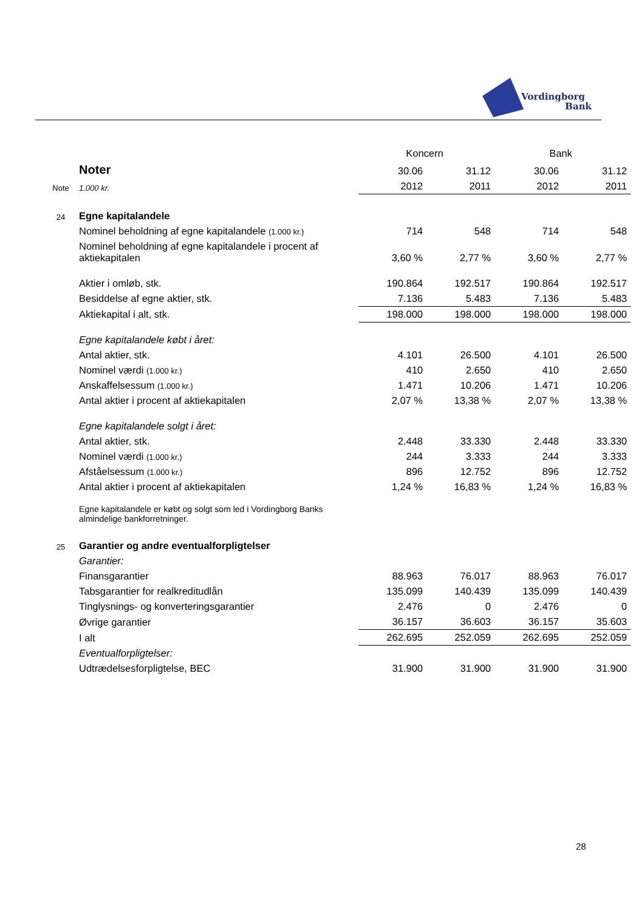Vordingborg
Bank
| | | Koncern | | Bank | |
| | Noter | 30.06 | 31.12 | 30.06 | 31.12 |
| Note | 1.000 kr. | 2012 | 2011 | 2012 | 2011 |
| 24 | Egne kapitalandele | | | | |
| | Nominel beholdning af egne kapitalandele (1.000 kr.) | 714 | 548 | 714 | 548 |
| | Nominel beholdning af egne kapitalandele i procent af aktiekapitalen | 3,60 % | 2,77 % | 3,60 % | 2,77 % |
| | Aktier i omløb, stk. | 190.864 | 192.517 | 190.864 | 192.517 |
| | Besiddelse af egne aktier, stk. | 7.136 | 5.483 | 7.136 | 5.483 |
| | Aktiekapital i alt, stk. | 198.000 | 198.000 | 198.000 | 198.000 |
| | Egne kapitalandele købt i året: | | | | |
| | Antal aktier, stk. | 4.101 | 26.500 | 4.101 | 26.500 |
| | Nominel værdi (1.000 kr.) | 410 | 2.650 | 410 | 2.650 |
| | Anskaffelsessum (1.000 kr.) | 1.471 | 10.206 | 1.471 | 10.206 |
| | Antal aktier i procent af aktiekapitalen | 2,07 % | 13,38 % | 2,07 % | 13,38 % |
| | Egne kapitalandele solgt i året: | | | | |
| | Antal aktier, stk. | 2.448 | 33.330 | 2.448 | 33.330 |
| | Nominel værdi (1.000 kr.) | 244 | 3.333 | 244 | 3.333 |
| | Afståelsessum (1.000 kr.) | 896 | 12.752 | 896 | 12.752 |
| | Antal aktier i procent af aktiekapitalen | 1,24 % | 16,83 % | 1,24 % | 16,83 % |
| | Egne kapitalandele er købt og solgt som led i Vordingborg Banks almindelige bankforretninger. | | | | |
| 25 | Garantier og andre eventualforpligtelser | | | | |
| | Garantier: | | | | |
| | Finansgarantier | 88.963 | 76.017 | 88.963 | 76.017 |
| | Tabsgarantier for realkreditudlån | 135.099 | 140.439 | 135.099 | 140.439 |
| | Tinglysnings- og konverteringsgarantier | 2.476 | 0 | 2.476 | 0 |
| | Øvrige garantier | 36.157 | 36.603 | 36.157 | 35.603 |
| | I alt | 262.695 | 252.059 | 262.695 | 252.059 |
| | Eventualforpligtelser: | | | | |
| | Udtrædelsesforpligtelse, BEC | 31.900 | 31.900 | 31.900 | 31.900 |
28